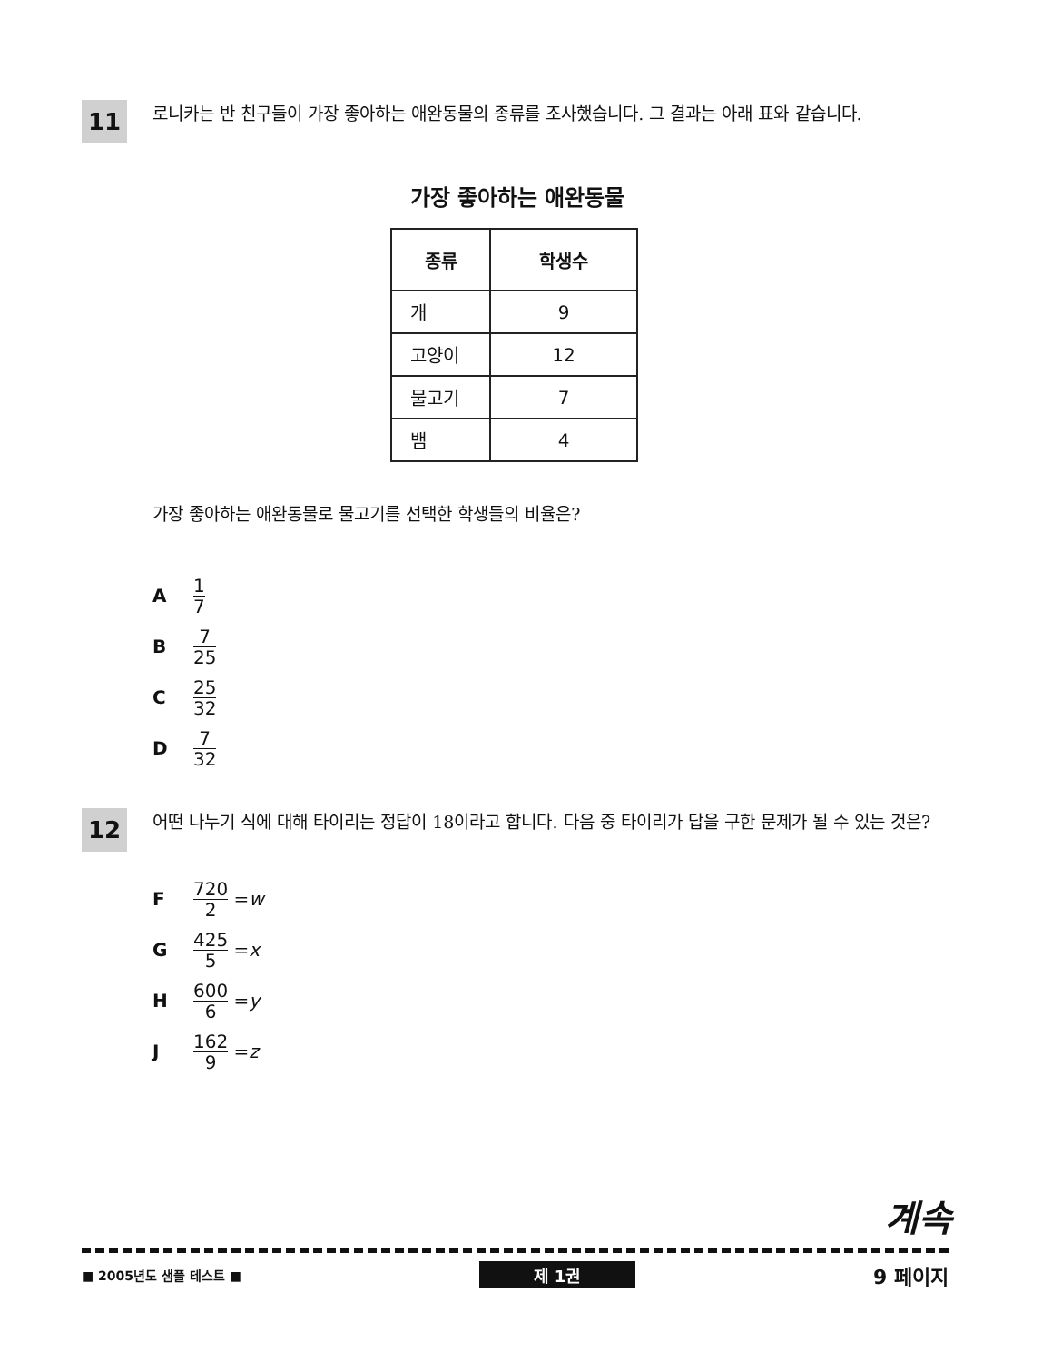11 로니카는 반 친구들이 가장 좋아하는 애완동물의 종류를 조사했습니다. 그 결과는 아래 표와 같습니다.
가장 좋아하는 애완동물
| 종류 | 학생수 |
| --- | --- |
| 개 | 9 |
| 고양이 | 12 |
| 물고기 | 7 |
| 뱀 | 4 |
가장 좋아하는 애완동물로 물고기를 선택한 학생들의 비율은?
A 1 7
B 7 25
C 25 32
D 7 32
12 어떤 나누기 식에 대해 타이리는 정답이 18이라고 합니다. 다음 중 타이리가 답을 구한 문제가 될 수 있는 것은?
F 720 2 = w
G 425 5 = x
H 600 6 = y
J 162 9 = z
계속
■ 2005년도 샘플 테스트 ■ 제 1권 9 페이지